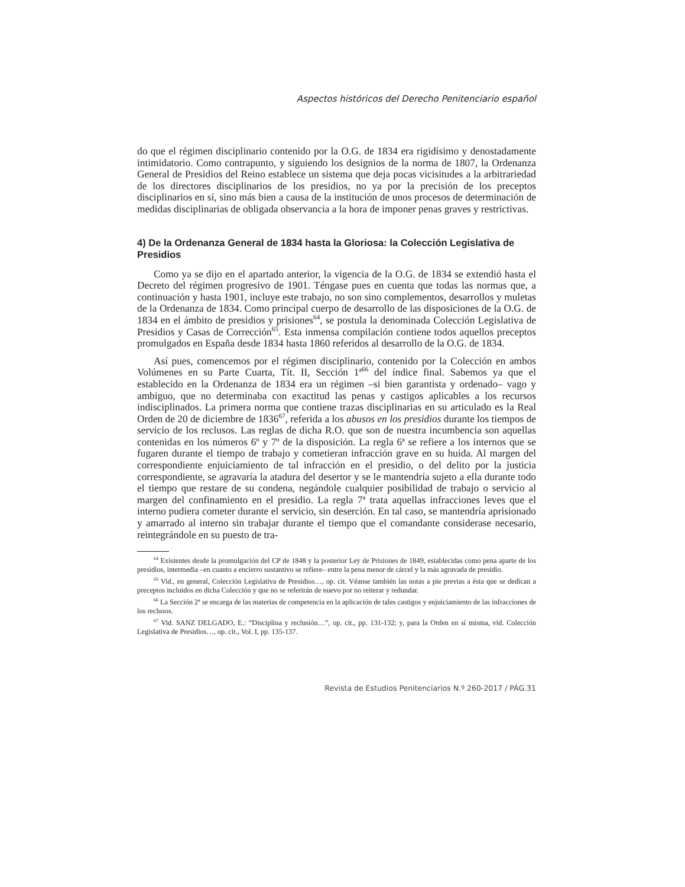Aspectos históricos del Derecho Penitenciario español
do que el régimen disciplinario contenido por la O.G. de 1834 era rigidísimo y denostadamente intimidatorio. Como contrapunto, y siguiendo los designios de la norma de 1807, la Ordenanza General de Presidios del Reino establece un sistema que deja pocas vicisitudes a la arbitrariedad de los directores disciplinarios de los presidios, no ya por la precisión de los preceptos disciplinarios en sí, sino más bien a causa de la institución de unos procesos de determinación de medidas disciplinarias de obligada observancia a la hora de imponer penas graves y restrictivas.
4) De la Ordenanza General de 1834 hasta la Gloriosa: la Colección Legislativa de Presidios
Como ya se dijo en el apartado anterior, la vigencia de la O.G. de 1834 se extendió hasta el Decreto del régimen progresivo de 1901. Téngase pues en cuenta que todas las normas que, a continuación y hasta 1901, incluye este trabajo, no son sino complementos, desarrollos y muletas de la Ordenanza de 1834. Como principal cuerpo de desarrollo de las disposiciones de la O.G. de 1834 en el ámbito de presidios y prisiones<sup>64</sup>, se postula la denominada Colección Legislativa de Presidios y Casas de Corrección<sup>65</sup>. Esta inmensa compilación contiene todos aquellos preceptos promulgados en España desde 1834 hasta 1860 referidos al desarrollo de la O.G. de 1834.
Así pues, comencemos por el régimen disciplinario, contenido por la Colección en ambos Volúmenes en su Parte Cuarta, Tít. II, Sección 1ª<sup>66</sup> del índice final. Sabemos ya que el establecido en la Ordenanza de 1834 era un régimen –si bien garantista y ordenado– vago y ambiguo, que no determinaba con exactitud las penas y castigos aplicables a los recursos indisciplinados. La primera norma que contiene trazas disciplinarias en su articulado es la Real Orden de 20 de diciembre de 1836<sup>67</sup>, referida a los abusos en los presidios durante los tiempos de servicio de los reclusos. Las reglas de dicha R.O. que son de nuestra incumbencia son aquellas contenidas en los números 6º y 7º de la disposición. La regla 6ª se refiere a los internos que se fugaren durante el tiempo de trabajo y cometieran infracción grave en su huida. Al margen del correspondiente enjuiciamiento de tal infracción en el presidio, o del delito por la justicia correspondiente, se agravaría la atadura del desertor y se le mantendría sujeto a ella durante todo el tiempo que restare de su condena, negándole cualquier posibilidad de trabajo o servicio al margen del confinamiento en el presidio. La regla 7ª trata aquellas infracciones leves que el interno pudiera cometer durante el servicio, sin deserción. En tal caso, se mantendría aprisionado y amarrado al interno sin trabajar durante el tiempo que el comandante considerase necesario, reintegrándole en su puesto de tra-
<sup>64</sup> Existentes desde la promulgación del CP de 1848 y la posterior Ley de Prisiones de 1849, establecidas como pena aparte de los presidios, intermedia –en cuanto a encierro sustantivo se refiere– entre la pena menor de cárcel y la más agravada de presidio.
<sup>65</sup> Vid., en general, Colección Legislativa de Presidios…, op. cit. Véanse también las notas a pie previas a ésta que se dedican a preceptos incluidos en dicha Colección y que no se referirán de nuevo por no reiterar y redundar.
<sup>66</sup> La Sección 2ª se encarga de las materias de competencia en la aplicación de tales castigos y enjuiciamiento de las infracciones de los reclusos.
<sup>67</sup> Vid. SANZ DELGADO, E.: “Disciplina y reclusión…”, op. cit., pp. 131-132; y, para la Orden en sí misma, vid. Colección Legislativa de Presidios…, op. cit., Vol. I, pp. 135-137.
Revista de Estudios Penitenciarios N.º 260-2017 / PÁG.31